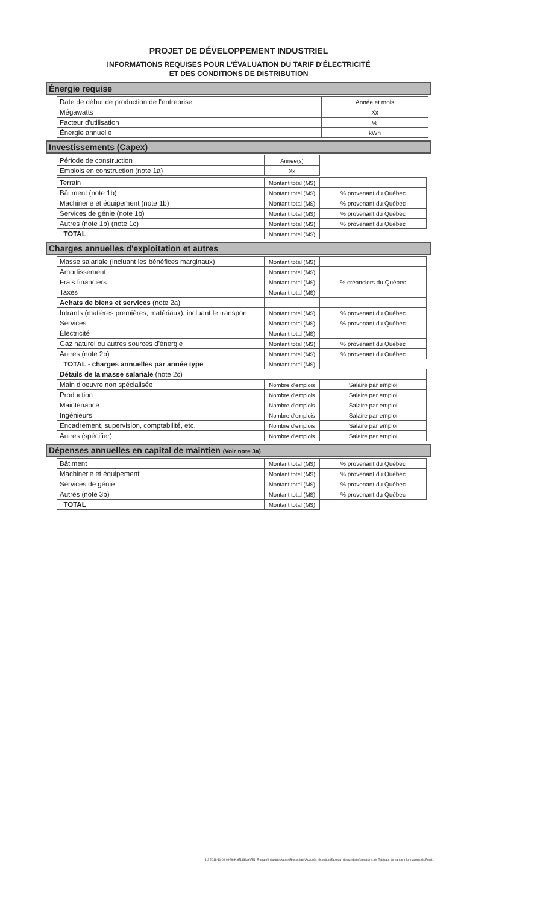PROJET DE DÉVELOPPEMENT INDUSTRIEL
INFORMATIONS REQUISES POUR L'ÉVALUATION DU TARIF D'ÉLECTRICITÉ
ET DES CONDITIONS DE DISTRIBUTION
Énergie requise
| Date de début de production de l'entreprise | Année et mois |
| Mégawatts | Xx |
| Facteur d'utilisation | % |
| Énergie annuelle | kWh |
Investissements (Capex)
| Période de construction | Année(s) |
| Emplois en construction (note 1a) | Xx |
| Terrain | Montant total (M$) | |
| Bâtiment (note 1b) | Montant total (M$) | % provenant du Québec |
| Machinerie et équipement (note 1b) | Montant total (M$) | % provenant du Québec |
| Services de génie (note 1b) | Montant total (M$) | % provenant du Québec |
| Autres (note 1b) (note 1c) | Montant total (M$) | % provenant du Québec |
| TOTAL | Montant total (M$) | |
Charges annuelles d'exploitation et autres
| Masse salariale (incluant les bénéfices marginaux) | Montant total (M$) | |
| Amortissement | Montant total (M$) | |
| Frais financiers | Montant total (M$) | % créanciers du Québec |
| Taxes | Montant total (M$) | |
| Achats de biens et services (note 2a) | | |
| Intrants (matières premières, matériaux), incluant le transport | Montant total (M$) | % provenant du Québec |
| Services | Montant total (M$) | % provenant du Québec |
| Électricité | Montant total (M$) | |
| Gaz naturel ou autres sources d'énergie | Montant total (M$) | % provenant du Québec |
| Autres (note 2b) | Montant total (M$) | % provenant du Québec |
| TOTAL - charges annuelles par année type | Montant total (M$) | |
| Détails de la masse salariale (note 2c) | | |
| Main d'oeuvre non spécialisée | Nombre d'emplois | Salaire par emploi |
| Production | Nombre d'emplois | Salaire par emploi |
| Maintenance | Nombre d'emplois | Salaire par emploi |
| Ingénieurs | Nombre d'emplois | Salaire par emploi |
| Encadrement, supervision, comptabilité, etc. | Nombre d'emplois | Salaire par emploi |
| Autres (spécifier) | Nombre d'emplois | Salaire par emploi |
Dépenses annuelles en capital de maintien (Voir note 3a)
| Bâtiment | Montant total (M$) | % provenant du Québec |
| Machinerie et équipement | Montant total (M$) | % provenant du Québec |
| Services de génie | Montant total (M$) | % provenant du Québec |
| Autres (note 3b) | Montant total (M$) | % provenant du Québec |
| TOTAL | Montant total (M$) | |
1 2 2018-11-09 09:56 K:\E1169ae\RN_Energie\Industrie\Autres\Blockchain\Accusés réception\Tableau_demande informations.xls Tableau_demande informations.xls Feuil1